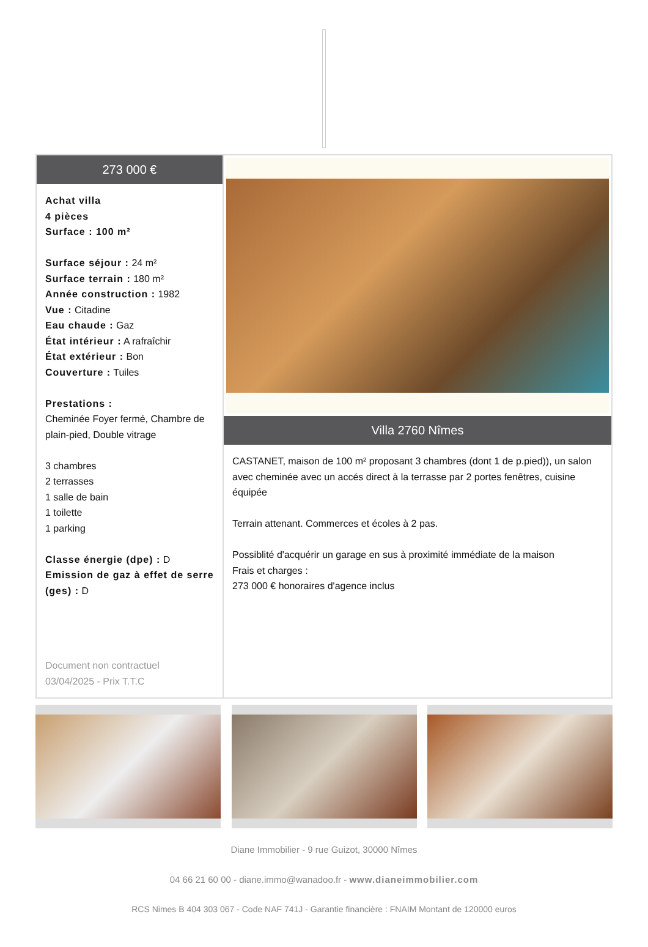273 000 €
Achat villa
4 pièces
Surface : 100 m²
Surface séjour : 24 m²
Surface terrain : 180 m²
Année construction : 1982
Vue : Citadine
Eau chaude : Gaz
État intérieur : A rafraîchir
État extérieur : Bon
Couverture : Tuiles
Prestations :
Cheminée Foyer fermé, Chambre de plain-pied, Double vitrage
3 chambres
2 terrasses
1 salle de bain
1 toilette
1 parking
Classe énergie (dpe) : D
Emission de gaz à effet de serre (ges) : D
Document non contractuel
03/04/2025 - Prix T.T.C
Villa 2760 Nîmes
CASTANET, maison de 100 m² proposant 3 chambres (dont 1 de p.pied)), un salon avec cheminée avec un accés direct à la terrasse par 2 portes fenêtres, cuisine équipée
Terrain attenant. Commerces et écoles à 2 pas.
Possiblité d'acquérir un garage en sus à proximité immédiate de la maison
Frais et charges :
273 000 € honoraires d'agence inclus
Diane Immobilier - 9 rue Guizot, 30000 Nîmes
04 66 21 60 00 - diane.immo@wanadoo.fr - www.dianeimmobilier.com
RCS Nimes B 404 303 067 - Code NAF 741J - Garantie financière : FNAIM Montant de 120000 euros